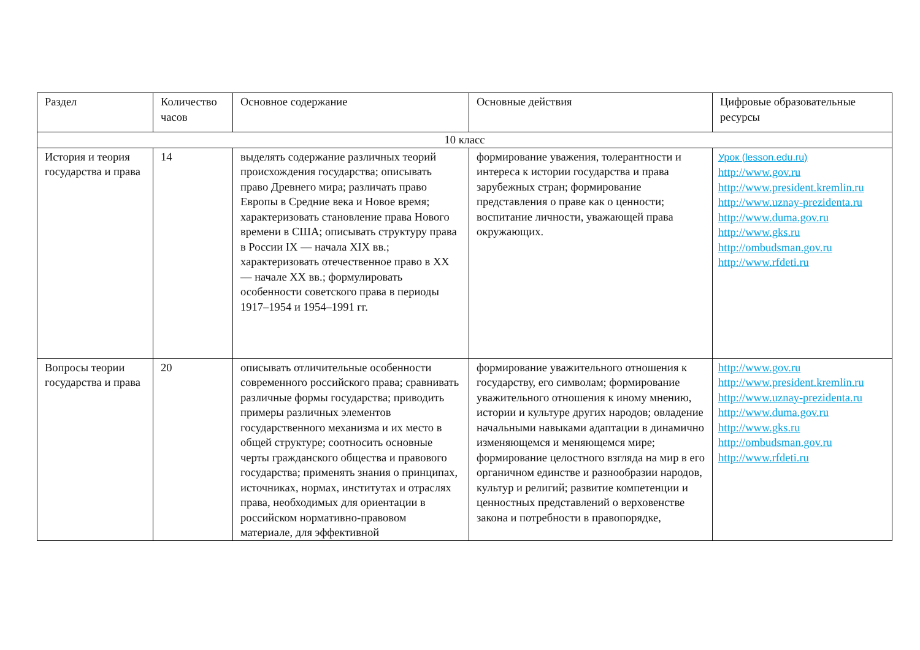| Раздел | Количество часов | Основное содержание | Основные действия | Цифровые образовательные ресурсы |
| 10 класс | | | | |
| История и теория государства и права | 14 | выделять содержание различных теорий происхождения государства; описывать право Древнего мира; различать право Европы в Средние века и Новое время; характеризовать становление права Нового времени в США; описывать структуру права в России IX — начала XIX вв.; характеризовать отечественное право в XX — начале XX вв.; формулировать особенности советского права в периоды 1917–1954 и 1954–1991 гг. | формирование уважения, толерантности и интереса к истории государства и права зарубежных стран; формирование представления о праве как о ценности; воспитание личности, уважающей права окружающих. | Урок (lesson.edu.ru) http://www.gov.ru http://www.president.kremlin.ru http://www.uznay-prezidenta.ru http://www.duma.gov.ru http://www.gks.ru http://ombudsman.gov.ru http://www.rfdeti.ru |
| Вопросы теории государства и права | 20 | описывать отличительные особенности современного российского права; сравнивать различные формы государства; приводить примеры различных элементов государственного механизма и их место в общей структуре; соотносить основные черты гражданского общества и правового государства; применять знания о принципах, источниках, нормах, институтах и отраслях права, необходимых для ориентации в российском нормативно-правовом материале, для эффективной | формирование уважительного отношения к государству, его символам; формирование уважительного отношения к иному мнению, истории и культуре других народов; овладение начальными навыками адаптации в динамично изменяющемся и меняющемся мире; формирование целостного взгляда на мир в его органичном единстве и разнообразии народов, культур и религий; развитие компетенции и ценностных представлений о верховенстве закона и потребности в правопорядке, | http://www.gov.ru http://www.president.kremlin.ru http://www.uznay-prezidenta.ru http://www.duma.gov.ru http://www.gks.ru http://ombudsman.gov.ru http://www.rfdeti.ru |